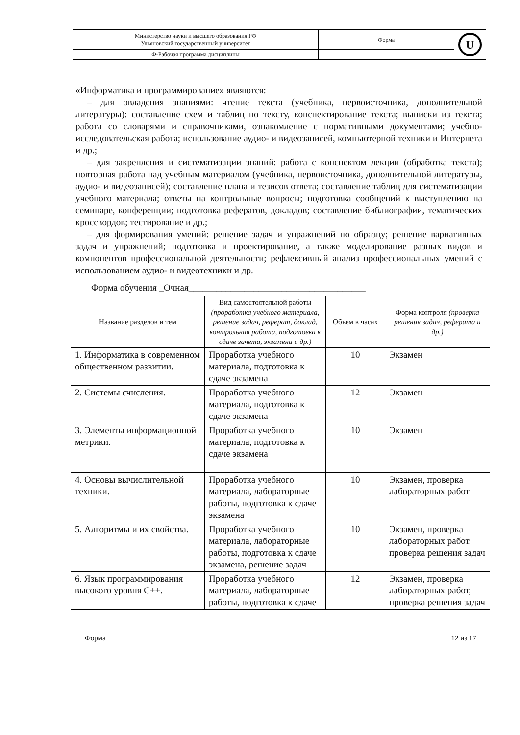| Министерство науки и высшего образования РФ Ульяновский государственный университет | Форма | U |
| Ф-Рабочая программа дисциплины | | |
«Информатика и программирование» являются:
– для овладения знаниями: чтение текста (учебника, первоисточника, дополнительной литературы): составление схем и таблиц по тексту, конспектирование текста; выписки из текста; работа со словарями и справочниками, ознакомление с нормативными документами; учебно-исследовательская работа; использование аудио- и видеозаписей, компьютерной техники и Интернета и др.;
– для закрепления и систематизации знаний: работа с конспектом лекции (обработка текста); повторная работа над учебным материалом (учебника, первоисточника, дополнительной литературы, аудио- и видеозаписей); составление плана и тезисов ответа; составление таблиц для систематизации учебного материала; ответы на контрольные вопросы; подготовка сообщений к выступлению на семинаре, конференции; подготовка рефератов, докладов; составление библиографии, тематических кроссвордов; тестирование и др.;
– для формирования умений: решение задач и упражнений по образцу; решение вариативных задач и упражнений; подготовка и проектирование, а также моделирование разных видов и компонентов профессиональной деятельности; рефлексивный анализ профессиональных умений с использованием аудио- и видеотехники и др.
Форма обучения _Очная______________________________________
| Название разделов и тем | Вид самостоятельной работы (проработка учебного материала, решение задач, реферат, доклад, контрольная работа, подготовка к сдаче зачета, экзамена и др.) | Объем в часах | Форма контроля (проверка решения задач, реферата и др.) |
| --- | --- | --- | --- |
| 1. Информатика в современном общественном развитии. | Проработка учебного материала, подготовка к сдаче экзамена | 10 | Экзамен |
| 2. Системы счисления. | Проработка учебного материала, подготовка к сдаче экзамена | 12 | Экзамен |
| 3. Элементы информационной метрики. | Проработка учебного материала, подготовка к сдаче экзамена | 10 | Экзамен |
| 4. Основы вычислительной техники. | Проработка учебного материала, лабораторные работы, подготовка к сдаче экзамена | 10 | Экзамен, проверка лабораторных работ |
| 5. Алгоритмы и их свойства. | Проработка учебного материала, лабораторные работы, подготовка к сдаче экзамена, решение задач | 10 | Экзамен, проверка лабораторных работ, проверка решения задач |
| 6. Язык программирования высокого уровня C++. | Проработка учебного материала, лабораторные работы, подготовка к сдаче | 12 | Экзамен, проверка лабораторных работ, проверка решения задач |
Форма 12 из 17